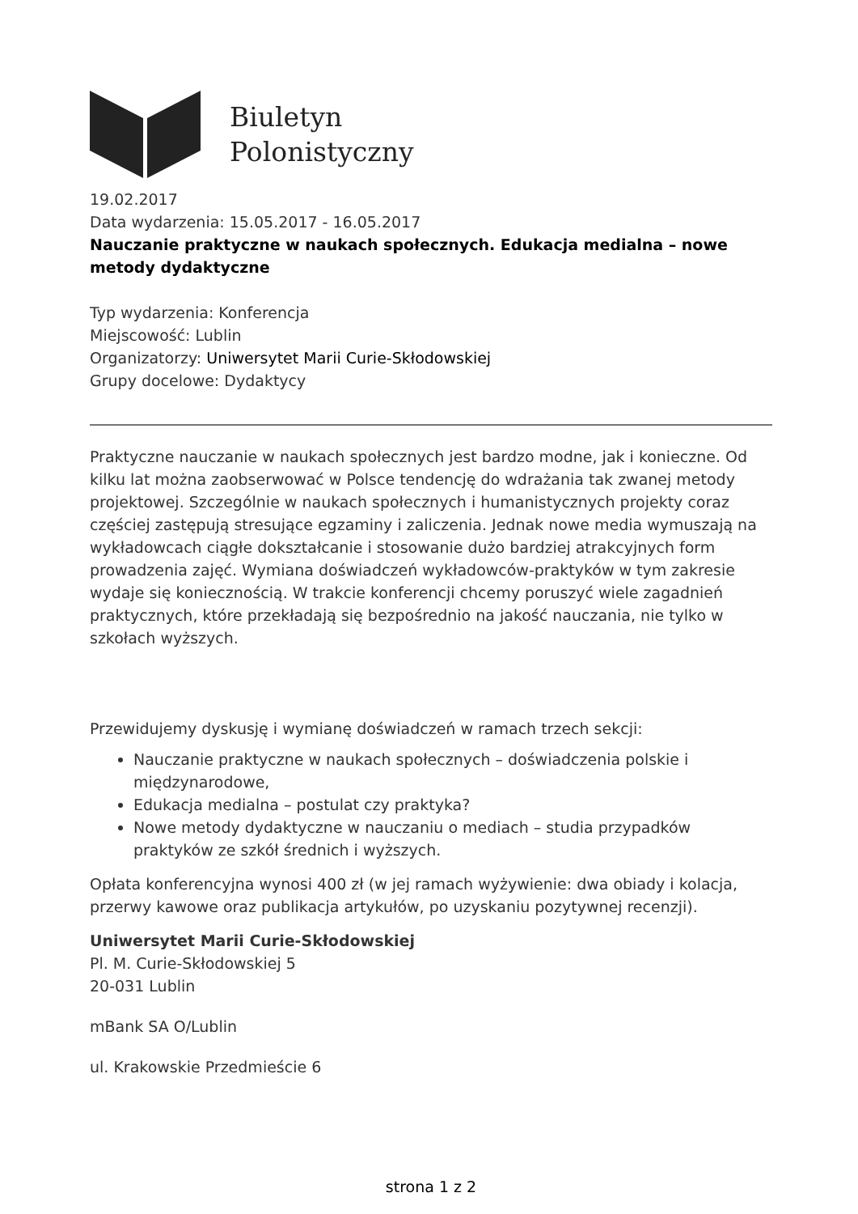Biuletyn
Polonistyczny
19.02.2017
Data wydarzenia: 15.05.2017 - 16.05.2017
Nauczanie praktyczne w naukach społecznych. Edukacja medialna – nowe metody dydaktyczne
Typ wydarzenia: Konferencja
Miejscowość: Lublin
Organizatorzy: Uniwersytet Marii Curie-Skłodowskiej
Grupy docelowe: Dydaktycy
Praktyczne nauczanie w naukach społecznych jest bardzo modne, jak i konieczne. Od kilku lat można zaobserwować w Polsce tendencję do wdrażania tak zwanej metody projektowej. Szczególnie w naukach społecznych i humanistycznych projekty coraz częściej zastępują stresujące egzaminy i zaliczenia. Jednak nowe media wymuszają na wykładowcach ciągłe dokształcanie i stosowanie dużo bardziej atrakcyjnych form prowadzenia zajęć. Wymiana doświadczeń wykładowców-praktyków w tym zakresie wydaje się koniecznością. W trakcie konferencji chcemy poruszyć wiele zagadnień praktycznych, które przekładają się bezpośrednio na jakość nauczania, nie tylko w szkołach wyższych.
Przewidujemy dyskusję i wymianę doświadczeń w ramach trzech sekcji:
Nauczanie praktyczne w naukach społecznych – doświadczenia polskie i międzynarodowe,
Edukacja medialna – postulat czy praktyka?
Nowe metody dydaktyczne w nauczaniu o mediach – studia przypadków praktyków ze szkół średnich i wyższych.
Opłata konferencyjna wynosi 400 zł (w jej ramach wyżywienie: dwa obiady i kolacja, przerwy kawowe oraz publikacja artykułów, po uzyskaniu pozytywnej recenzji).
Uniwersytet Marii Curie-Skłodowskiej
Pl. M. Curie-Skłodowskiej 5
20-031 Lublin
mBank SA O/Lublin
ul. Krakowskie Przedmieście 6
strona 1 z 2